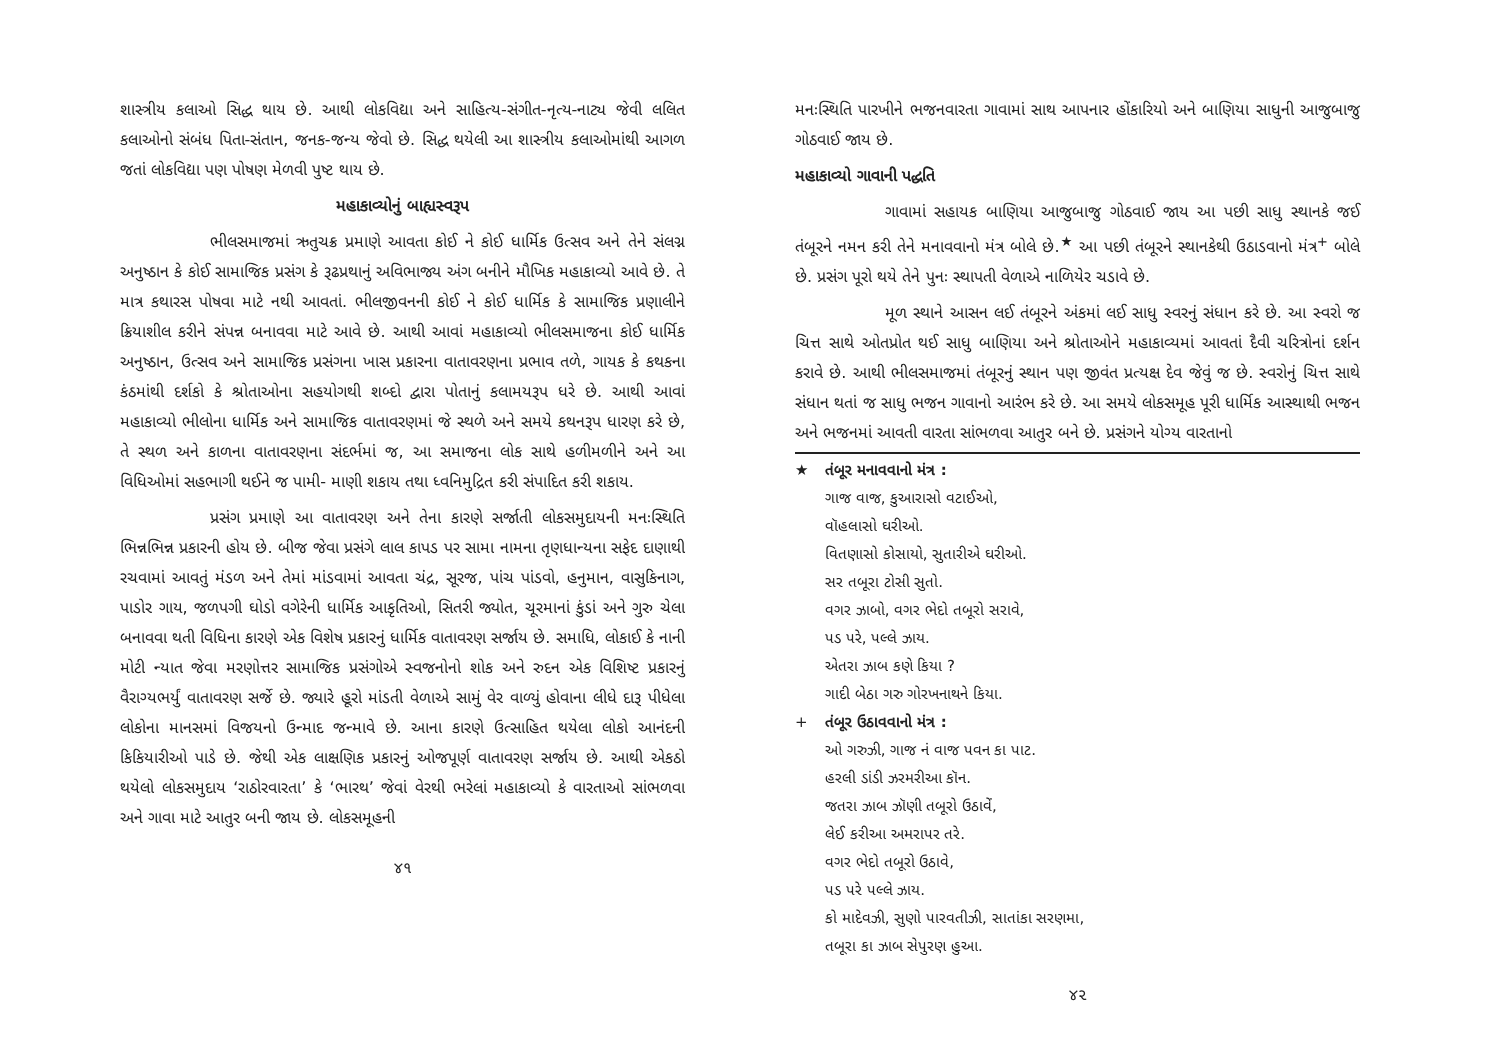શાસ્ત્રીય કલાઓ સિદ્ધ થાય છે. આથી લોકવિદ્યા અને સાહિત્ય-સંગીત-નૃત્ય-નાટ્ય જેવી લલિત કલાઓનો સંબંધ પિતા-સંતાન, જનક-જન્ય જેવો છે. સિદ્ધ થયેલી આ શાસ્ત્રીય કલાઓમાંથી આગળ જતાં લોકવિદ્યા પણ પોષણ મેળવી પુષ્ટ થાય છે.
મહાકાવ્યોનું બાહ્યસ્વરૂપ
ભીલસમાજમાં ઋતુચક્ર પ્રમાણે આવતા કોઈ ને કોઈ ધાર્મિક ઉત્સવ અને તેને સંલગ્ન અનુષ્ઠાન કે કોઈ સામાજિક પ્રસંગ કે રૂઢપ્રથાનું અવિભાજ્ય અંગ બનીને મૌખિક મહાકાવ્યો આવે છે. તે માત્ર કથારસ પોષવા માટે નથી આવતાં. ભીલજીવનની કોઈ ને કોઈ ધાર્મિક કે સામાજિક પ્રણાલીને ક્રિયાશીલ કરીને સંપન્ન બનાવવા માટે આવે છે. આથી આવાં મહાકાવ્યો ભીલસમાજના કોઈ ધાર્મિક અનુષ્ઠાન, ઉત્સવ અને સામાજિક પ્રસંગના ખાસ પ્રકારના વાતાવરણના પ્રભાવ તળે, ગાયક કે કથકના કંઠમાંથી દર્શકો કે શ્રોતાઓના સહયોગથી શબ્દો દ્વારા પોતાનું કલામયરૂપ ધરે છે. આથી આવાં મહાકાવ્યો ભીલોના ધાર્મિક અને સામાજિક વાતાવરણમાં જે સ્થળે અને સમયે કથનરૂપ ધારણ કરે છે, તે સ્થળ અને કાળના વાતાવરણના સંદર્ભમાં જ, આ સમાજના લોક સાથે હળીમળીને અને આ વિધિઓમાં સહભાગી થઈને જ પામી- માણી શકાય તથા ધ્વનિમુદ્રિત કરી સંપાદિત કરી શકાય.
પ્રસંગ પ્રમાણે આ વાતાવરણ અને તેના કારણે સર્જાતી લોકસમુદાયની મનઃસ્થિતિ ભિન્નભિન્ન પ્રકારની હોય છે. બીજ જેવા પ્રસંગે લાલ કાપડ પર સામા નામના તૃણધાન્યના સફેદ દાણાથી રચવામાં આવતું મંડળ અને તેમાં માંડવામાં આવતા ચંદ્ર, સૂરજ, પાંચ પાંડવો, હનુમાન, વાસુકિનાગ, પાડોર ગાય, જળપગી ઘોડો વગેરેની ધાર્મિક આકૃતિઓ, સિતરી જ્યોત, ચૂરમાનાં કુંડાં અને ગુરુ ચેલા બનાવવા થતી વિધિના કારણે એક વિશેષ પ્રકારનું ધાર્મિક વાતાવરણ સર્જાય છે. સમાધિ, લોકાઈ કે નાની મોટી ન્યાત જેવા મરણોત્તર સામાજિક પ્રસંગોએ સ્વજનોનો શોક અને રુદન એક વિશિષ્ટ પ્રકારનું વૈરાગ્યભર્યું વાતાવરણ સર્જે છે. જ્યારે હૂરો માંડતી વેળાએ સામું વેર વાળ્યું હોવાના લીધે દારૂ પીધેલા લોકોના માનસમાં વિજયનો ઉન્માદ જન્માવે છે. આના કારણે ઉત્સાહિત થયેલા લોકો આનંદની કિકિયારીઓ પાડે છે. જેથી એક લાક્ષણિક પ્રકારનું ઓજપૂર્ણ વાતાવરણ સર્જાય છે. આથી એકઠો થયેલો લોકસમુદાય ‘રાઠોરવારતા’ કે ‘ભારથ’ જેવાં વેરથી ભરેલાં મહાકાવ્યો કે વારતાઓ સાંભળવા અને ગાવા માટે આતુર બની જાય છે. લોકસમૂહની
૪૧
મનઃસ્થિતિ પારખીને ભજનવારતા ગાવામાં સાથ આપનાર હોંકારિયો અને બાણિયા સાધુની આજુબાજુ ગોઠવાઈ જાય છે.
મહાકાવ્યો ગાવાની પદ્ધતિ
ગાવામાં સહાયક બાણિયા આજુબાજુ ગોઠવાઈ જાય આ પછી સાધુ સ્થાનકે જઈ તંબૂરને નમન કરી તેને મનાવવાનો મંત્ર બોલે છે.<sup>★</sup> આ પછી તંબૂરને સ્થાનકેથી ઉઠાડવાનો મંત્ર<sup>+</sup> બોલે છે. પ્રસંગ પૂરો થયે તેને પુનઃ સ્થાપતી વેળાએ નાળિયેર ચડાવે છે.
મૂળ સ્થાને આસન લઈ તંબૂરને અંકમાં લઈ સાધુ સ્વરનું સંધાન કરે છે. આ સ્વરો જ ચિત્ત સાથે ઓતપ્રોત થઈ સાધુ બાણિયા અને શ્રોતાઓને મહાકાવ્યમાં આવતાં દૈવી ચરિત્રોનાં દર્શન કરાવે છે. આથી ભીલસમાજમાં તંબૂરનું સ્થાન પણ જીવંત પ્રત્યક્ષ દેવ જેવું જ છે. સ્વરોનું ચિત્ત સાથે સંધાન થતાં જ સાધુ ભજન ગાવાનો આરંભ કરે છે. આ સમયે લોકસમૂહ પૂરી ધાર્મિક આસ્થાથી ભજન અને ભજનમાં આવતી વારતા સાંભળવા આતુર બને છે. પ્રસંગને યોગ્ય વારતાનો
★ તંબૂર મનાવવાનો મંત્ર :
ગાજ વાજ, કુઆરાસો વટાઈઓ,
વૉહલાસો ઘરીઓ.
વિતણાસો કોસાયો, સુતારીએ ઘરીઓ.
સર તબૂરા ટોસી સુતો.
વગર ઝાબો, વગર ભેદો તબૂરો સરાવે,
પડ પરે, પલ્લે ઝાય.
એતરા ઝાબ કણે કિયા ?
ગાદી બેઠા ગરુ ગોરખનાથને કિયા.
+ તંબૂર ઉઠાવવાનો મંત્ર :
ઓ ગરુઝી, ગાજ નં વાજ પવન કા પાટ.
હરલી ડાંડી ઝરમરીઆ કૉન.
જતરા ઝાબ ઝૉણી તબૂરો ઉઠાવેં,
લેઈ કરીઆ અમરાપર તરે.
વગર ભેદો તબૂરો ઉઠાવે,
પડ પરે પલ્લે ઝાય.
કો માદેવઝી, સુણો પારવતીઝી, સાતાંકા સરણમા,
તબૂરા કા ઝાબ સેપુરણ હુઆ.
૪૨